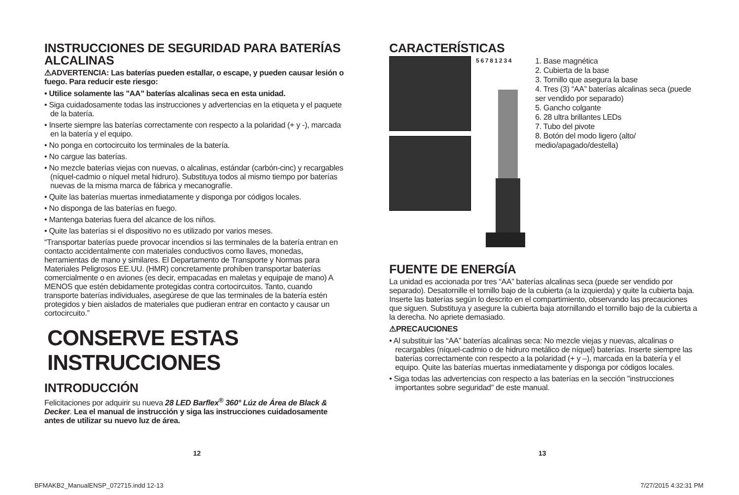INSTRUCCIONES DE SEGURIDAD PARA BATERÍAS ALCALINAS
⚠ADVERTENCIA: Las baterías pueden estallar, o escape, y pueden causar lesión o fuego. Para reducir este riesgo:
• Utilice solamente las "AA" baterías alcalinas seca en esta unidad.
• Siga cuidadosamente todas las instrucciones y advertencias en la etiqueta y el paquete de la batería.
• Inserte siempre las baterías correctamente con respecto a la polaridad (+ y -), marcada en la batería y el equipo.
• No ponga en cortocircuito los terminales de la batería.
• No cargue las baterías.
• No mezcle baterías viejas con nuevas, o alcalinas, estándar (carbón-cinc) y recargables (níquel-cadmio o níquel metal hidruro). Substituya todos al mismo tiempo por baterías nuevas de la misma marca de fábrica y mecanografíe.
• Quite las baterías muertas inmediatamente y disponga por códigos locales.
• No disponga de las baterías en fuego.
• Mantenga baterias fuera del alcance de los niños.
• Quite las baterías si el dispositivo no es utilizado por varios meses.
“Transportar baterías puede provocar incendios si las terminales de la batería entran en contacto accidentalmente con materiales conductivos como llaves, monedas, herramientas de mano y similares. El Departamento de Transporte y Normas para Materiales Peligrosos EE.UU. (HMR) concretamente prohíben transportar baterías comercialmente o en aviones (es decir, empacadas en maletas y equipaje de mano) A MENOS que estén debidamente protegidas contra cortocircuitos. Tanto, cuando transporte baterías individuales, asegúrese de que las terminales de la batería estén protegidos y bien aislados de materiales que pudieran entrar en contacto y causar un cortocircuito.”
CONSERVE ESTAS INSTRUCCIONES
INTRODUCCIÓN
Felicitaciones por adquirir su nueva 28 LED Barflex<sup>®</sup> 360° Lúz de Área de Black & Decker. Lea el manual de instrucción y siga las instrucciones cuidadosamente antes de utilizar su nuevo luz de área.
CARACTERÍSTICAS
5 6 7 8 1 2 3 4
1. Base magnética
2. Cubierta de la base
3. Tornillo que asegura la base
4. Tres (3) “AA” baterías alcalinas seca (puede ser vendido por separado)
5. Gancho colgante
6. 28 ultra brillantes LEDs
7. Tubo del pivote
8. Botón del modo ligero (alto/ medio/apagado/destella)
FUENTE DE ENERGÍA
La unidad es accionada por tres “AA” baterías alcalinas seca (puede ser vendido por separado). Desatornille el tornillo bajo de la cubierta (a la izquierda) y quite la cubierta baja. Inserte las baterías según lo descrito en el compartimiento, observando las precauciones que siguen. Substituya y asegure la cubierta baja atornillando el tornillo bajo de la cubierta a la derecha. No apriete demasiado.
⚠PRECAUCIONES
• Al substituir las “AA” baterías alcalinas seca: No mezcle viejas y nuevas, alcalinas o recargables (níquel-cadmio o de hidruro metálico de níquel) baterías. Inserte siempre las baterías correctamente con respecto a la polaridad (+ y –), marcada en la batería y el equipo. Quite las baterías muertas inmediatamente y disponga por códigos locales.
• Siga todas las advertencias con respecto a las baterías en la sección "instrucciones importantes sobre seguridad" de este manual.
12 13
BFMAKB2_ManualENSP_072715.indd 12-13
7/27/2015 4:32:31 PM